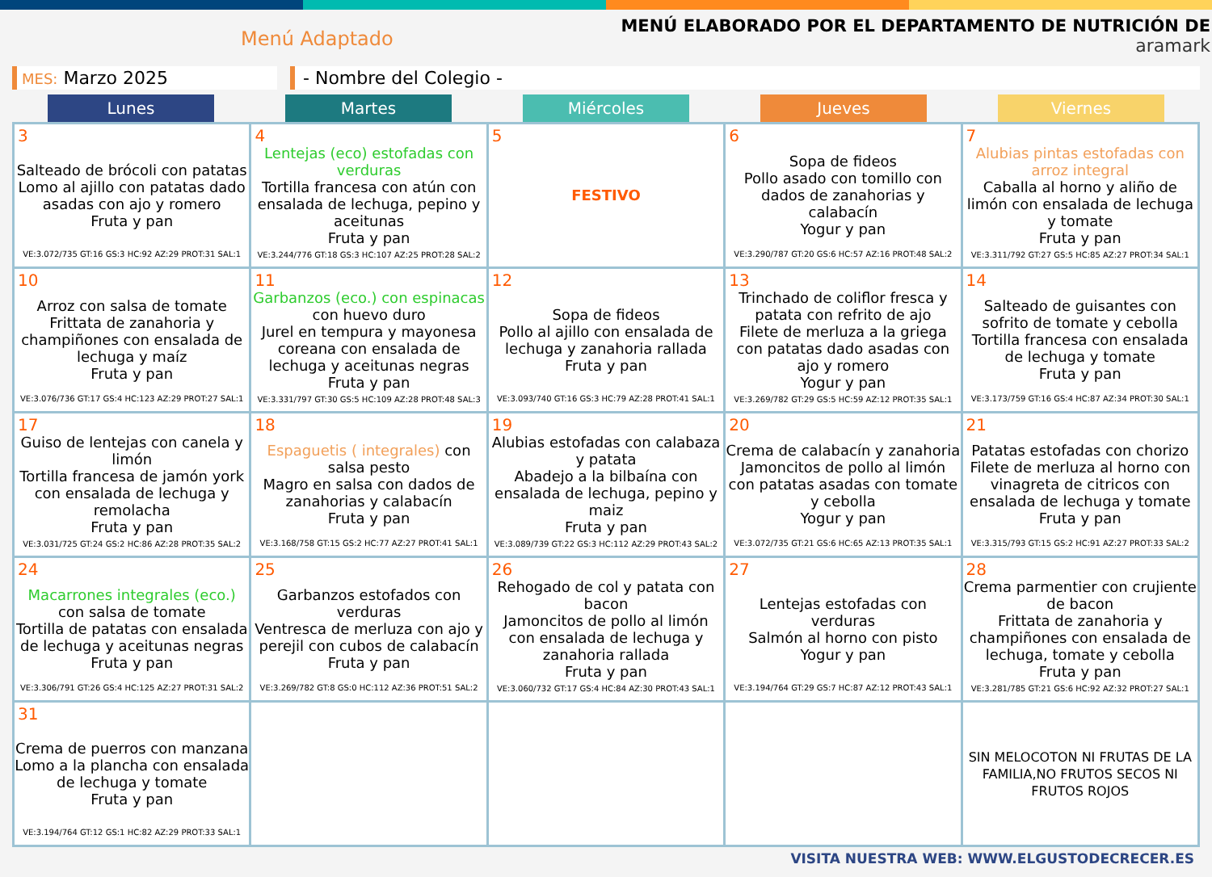Menú Adaptado
MENÚ ELABORADO POR EL DEPARTAMENTO DE NUTRICIÓN DE
aramark
MES: Marzo 2025 - Nombre del Colegio -
Lunes Martes Miércoles Jueves Viernes
| 3 Salteado de brócoli con patatas Lomo al ajillo con patatas dado asadas con ajo y romero Fruta y pan VE:3.072/735 GT:16 GS:3 HC:92 AZ:29 PROT:31 SAL:1 | 4 Lentejas (eco) estofadas con verduras Tortilla francesa con atún con ensalada de lechuga, pepino y aceitunas Fruta y pan VE:3.244/776 GT:18 GS:3 HC:107 AZ:25 PROT:28 SAL:2 | 5 FESTIVO | 6 Sopa de fideos Pollo asado con tomillo con dados de zanahorias y calabacín Yogur y pan VE:3.290/787 GT:20 GS:6 HC:57 AZ:16 PROT:48 SAL:2 | 7 Alubias pintas estofadas con arroz integral Caballa al horno y aliño de limón con ensalada de lechuga y tomate Fruta y pan VE:3.311/792 GT:27 GS:5 HC:85 AZ:27 PROT:34 SAL:1 |
| 10 Arroz con salsa de tomate Frittata de zanahoria y champiñones con ensalada de lechuga y maíz Fruta y pan VE:3.076/736 GT:17 GS:4 HC:123 AZ:29 PROT:27 SAL:1 | 11 Garbanzos (eco.) con espinacas con huevo duro Jurel en tempura y mayonesa coreana con ensalada de lechuga y aceitunas negras Fruta y pan VE:3.331/797 GT:30 GS:5 HC:109 AZ:28 PROT:48 SAL:3 | 12 Sopa de fideos Pollo al ajillo con ensalada de lechuga y zanahoria rallada Fruta y pan VE:3.093/740 GT:16 GS:3 HC:79 AZ:28 PROT:41 SAL:1 | 13 Trinchado de coliflor fresca y patata con refrito de ajo Filete de merluza a la griega con patatas dado asadas con ajo y romero Yogur y pan VE:3.269/782 GT:29 GS:5 HC:59 AZ:12 PROT:35 SAL:1 | 14 Salteado de guisantes con sofrito de tomate y cebolla Tortilla francesa con ensalada de lechuga y tomate Fruta y pan VE:3.173/759 GT:16 GS:4 HC:87 AZ:34 PROT:30 SAL:1 |
| 17 Guiso de lentejas con canela y limón Tortilla francesa de jamón york con ensalada de lechuga y remolacha Fruta y pan VE:3.031/725 GT:24 GS:2 HC:86 AZ:28 PROT:35 SAL:2 | 18 Espaguetis ( integrales) con salsa pesto Magro en salsa con dados de zanahorias y calabacín Fruta y pan VE:3.168/758 GT:15 GS:2 HC:77 AZ:27 PROT:41 SAL:1 | 19 Alubias estofadas con calabaza y patata Abadejo a la bilbaína con ensalada de lechuga, pepino y maiz Fruta y pan VE:3.089/739 GT:22 GS:3 HC:112 AZ:29 PROT:43 SAL:2 | 20 Crema de calabacín y zanahoria Jamoncitos de pollo al limón con patatas asadas con tomate y cebolla Yogur y pan VE:3.072/735 GT:21 GS:6 HC:65 AZ:13 PROT:35 SAL:1 | 21 Patatas estofadas con chorizo Filete de merluza al horno con vinagreta de citricos con ensalada de lechuga y tomate Fruta y pan VE:3.315/793 GT:15 GS:2 HC:91 AZ:27 PROT:33 SAL:2 |
| 24 Macarrones integrales (eco.) con salsa de tomate Tortilla de patatas con ensalada de lechuga y aceitunas negras Fruta y pan VE:3.306/791 GT:26 GS:4 HC:125 AZ:27 PROT:31 SAL:2 | 25 Garbanzos estofados con verduras Ventresca de merluza con ajo y perejil con cubos de calabacín Fruta y pan VE:3.269/782 GT:8 GS:0 HC:112 AZ:36 PROT:51 SAL:2 | 26 Rehogado de col y patata con bacon Jamoncitos de pollo al limón con ensalada de lechuga y zanahoria rallada Fruta y pan VE:3.060/732 GT:17 GS:4 HC:84 AZ:30 PROT:43 SAL:1 | 27 Lentejas estofadas con verduras Salmón al horno con pisto Yogur y pan VE:3.194/764 GT:29 GS:7 HC:87 AZ:12 PROT:43 SAL:1 | 28 Crema parmentier con crujiente de bacon Frittata de zanahoria y champiñones con ensalada de lechuga, tomate y cebolla Fruta y pan VE:3.281/785 GT:21 GS:6 HC:92 AZ:32 PROT:27 SAL:1 |
| 31 Crema de puerros con manzana Lomo a la plancha con ensalada de lechuga y tomate Fruta y pan VE:3.194/764 GT:12 GS:1 HC:82 AZ:29 PROT:33 SAL:1 | | | | SIN MELOCOTON NI FRUTAS DE LA FAMILIA,NO FRUTOS SECOS NI FRUTOS ROJOS |
VISITA NUESTRA WEB: WWW.ELGUSTODECRECER.ES